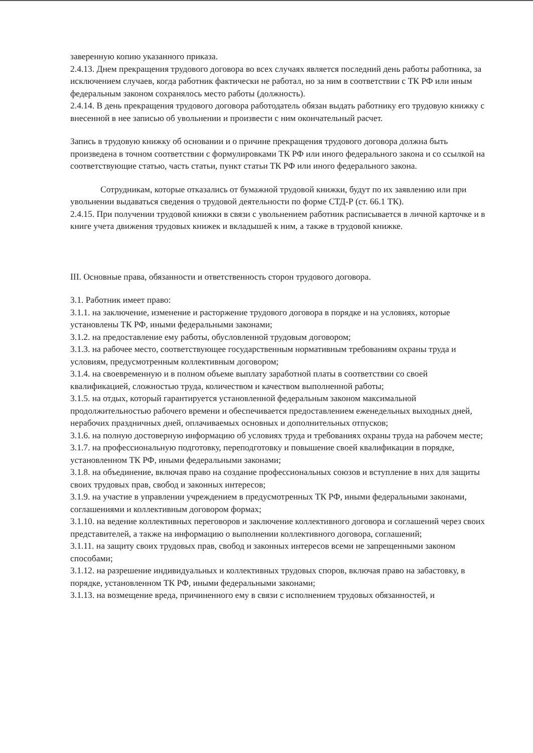заверенную копию указанного приказа.
2.4.13. Днем прекращения трудового договора во всех случаях является последний день работы работника, за исключением случаев, когда работник фактически не работал, но за ним в соответствии с ТК РФ или иным федеральным законом сохранялось место работы (должность).
2.4.14. В день прекращения трудового договора работодатель обязан выдать работнику его трудовую книжку с внесенной в нее записью об увольнении и произвести с ним окончательный расчет.
Запись в трудовую книжку об основании и о причине прекращения трудового договора должна быть произведена в точном соответствии с формулировками ТК РФ или иного федерального закона и со ссылкой на соответствующие статью, часть статьи, пункт статьи ТК РФ или иного федерального закона.
Сотрудникам, которые отказались от бумажной трудовой книжки, будут по их заявлению или при увольнении выдаваться сведения о трудовой деятельности по форме СТД-Р (ст. 66.1 ТК).
2.4.15. При получении трудовой книжки в связи с увольнением работник расписывается в личной карточке и в книге учета движения трудовых книжек и вкладышей к ним, а также в трудовой книжке.
III. Основные права, обязанности и ответственность сторон трудового договора.
3.1. Работник имеет право:
3.1.1. на заключение, изменение и расторжение трудового договора в порядке и на условиях, которые установлены ТК РФ, иными федеральными законами;
3.1.2. на предоставление ему работы, обусловленной трудовым договором;
3.1.3. на рабочее место, соответствующее государственным нормативным требованиям охраны труда и условиям, предусмотренным коллективным договором;
3.1.4. на своевременную и в полном объеме выплату заработной платы в соответствии со своей квалификацией, сложностью труда, количеством и качеством выполненной работы;
3.1.5. на отдых, который гарантируется установленной федеральным законом максимальной продолжительностью рабочего времени и обеспечивается предоставлением еженедельных выходных дней, нерабочих праздничных дней, оплачиваемых основных и дополнительных отпусков;
3.1.6. на полную достоверную информацию об условиях труда и требованиях охраны труда на рабочем месте;
3.1.7. на профессиональную подготовку, переподготовку и повышение своей квалификации в порядке, установленном ТК РФ, иными федеральными законами;
3.1.8. на объединение, включая право на создание профессиональных союзов и вступление в них для защиты своих трудовых прав, свобод и законных интересов;
3.1.9. на участие в управлении учреждением в предусмотренных ТК РФ, иными федеральными законами, соглашениями и коллективным договором формах;
3.1.10. на ведение коллективных переговоров и заключение коллективного договора и соглашений через своих представителей, а также на информацию о выполнении коллективного договора, соглашений;
3.1.11. на защиту своих трудовых прав, свобод и законных интересов всеми не запрещенными законом способами;
3.1.12. на разрешение индивидуальных и коллективных трудовых споров, включая право на забастовку, в порядке, установленном ТК РФ, иными федеральными законами;
3.1.13. на возмещение вреда, причиненного ему в связи с исполнением трудовых обязанностей, и